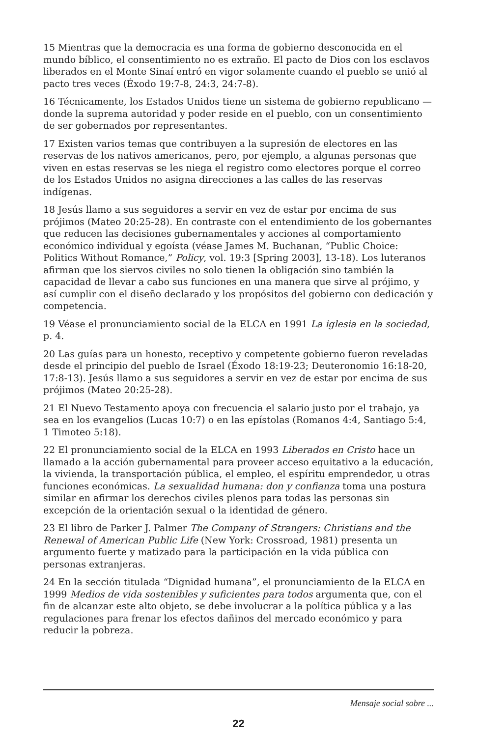15 Mientras que la democracia es una forma de gobierno desconocida en el mundo bíblico, el consentimiento no es extraño. El pacto de Dios con los esclavos liberados en el Monte Sinaí entró en vigor solamente cuando el pueblo se unió al pacto tres veces (Éxodo 19:7-8, 24:3, 24:7-8).
16 Técnicamente, los Estados Unidos tiene un sistema de gobierno republicano — donde la suprema autoridad y poder reside en el pueblo, con un consentimiento de ser gobernados por representantes.
17 Existen varios temas que contribuyen a la supresión de electores en las reservas de los nativos americanos, pero, por ejemplo, a algunas personas que viven en estas reservas se les niega el registro como electores porque el correo de los Estados Unidos no asigna direcciones a las calles de las reservas indígenas.
18 Jesús llamo a sus seguidores a servir en vez de estar por encima de sus prójimos (Mateo 20:25-28). En contraste con el entendimiento de los gobernantes que reducen las decisiones gubernamentales y acciones al comportamiento económico individual y egoísta (véase James M. Buchanan, “Public Choice: Politics Without Romance,” Policy, vol. 19:3 [Spring 2003], 13-18). Los luteranos afirman que los siervos civiles no solo tienen la obligación sino también la capacidad de llevar a cabo sus funciones en una manera que sirve al prójimo, y así cumplir con el diseño declarado y los propósitos del gobierno con dedicación y competencia.
19 Véase el pronunciamiento social de la ELCA en 1991 La iglesia en la sociedad, p. 4.
20 Las guías para un honesto, receptivo y competente gobierno fueron reveladas desde el principio del pueblo de Israel (Éxodo 18:19-23; Deuteronomio 16:18-20, 17:8-13). Jesús llamo a sus seguidores a servir en vez de estar por encima de sus prójimos (Mateo 20:25-28).
21 El Nuevo Testamento apoya con frecuencia el salario justo por el trabajo, ya sea en los evangelios (Lucas 10:7) o en las epístolas (Romanos 4:4, Santiago 5:4, 1 Timoteo 5:18).
22 El pronunciamiento social de la ELCA en 1993 Liberados en Cristo hace un llamado a la acción gubernamental para proveer acceso equitativo a la educación, la vivienda, la transportación pública, el empleo, el espíritu emprendedor, u otras funciones económicas. La sexualidad humana: don y confianza toma una postura similar en afirmar los derechos civiles plenos para todas las personas sin excepción de la orientación sexual o la identidad de género.
23 El libro de Parker J. Palmer The Company of Strangers: Christians and the Renewal of American Public Life (New York: Crossroad, 1981) presenta un argumento fuerte y matizado para la participación en la vida pública con personas extranjeras.
24 En la sección titulada “Dignidad humana”, el pronunciamiento de la ELCA en 1999 Medios de vida sostenibles y suficientes para todos argumenta que, con el fin de alcanzar este alto objeto, se debe involucrar a la política pública y a las regulaciones para frenar los efectos dañinos del mercado económico y para reducir la pobreza.
Mensaje social sobre ...
22